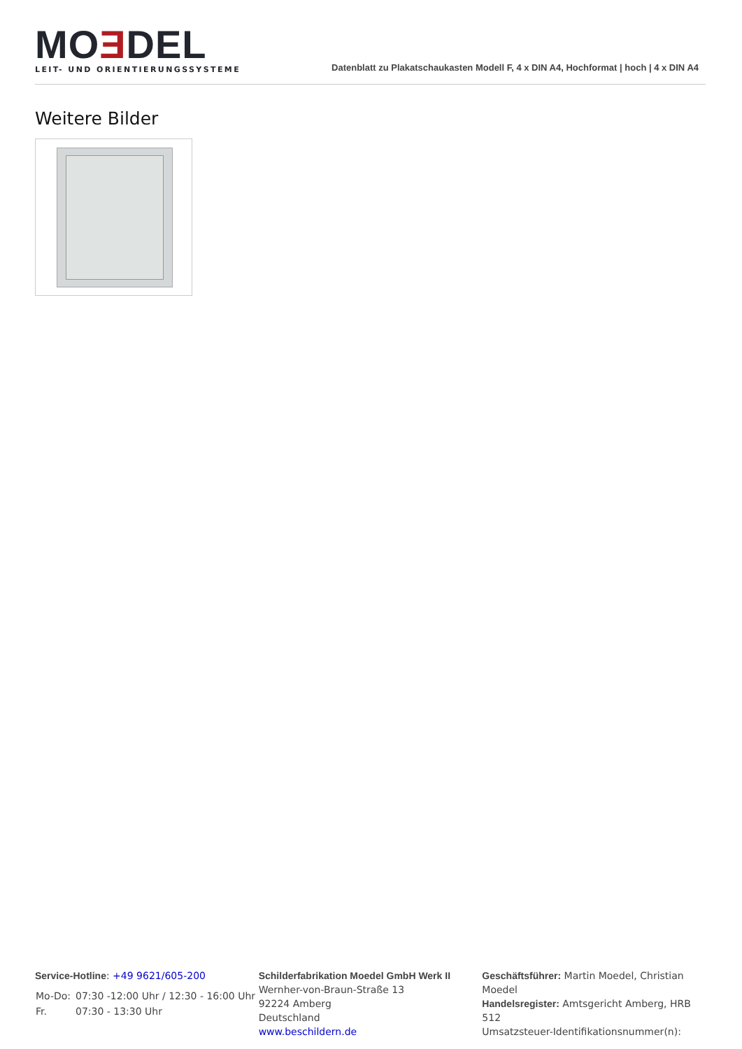MOƎDEL
LEIT- UND ORIENTIERUNGSSYSTEME
Datenblatt zu Plakatschaukasten Modell F, 4 x DIN A4, Hochformat | hoch | 4 x DIN A4
Weitere Bilder
Service-Hotline: +49 9621/605-200
| Mo-Do: | 07:30 -12:00 Uhr / 12:30 - 16:00 Uhr |
| Fr. | 07:30 - 13:30 Uhr |
Schilderfabrikation Moedel GmbH Werk II
Wernher-von-Braun-Straße 13
92224 Amberg
Deutschland
www.beschildern.de
Geschäftsführer: Martin Moedel, Christian Moedel
Handelsregister: Amtsgericht Amberg, HRB 512
Umsatzsteuer-Identifikationsnummer(n):